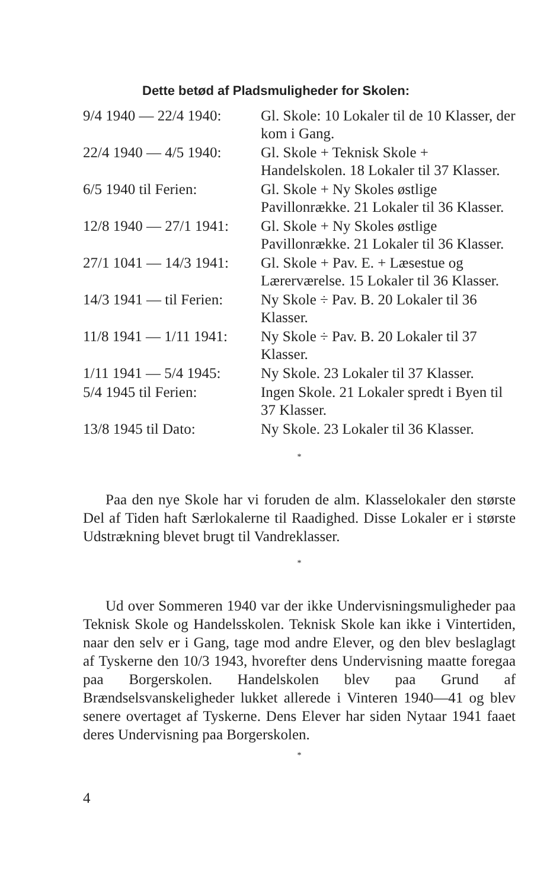Dette betød af Pladsmuligheder for Skolen:
| 9/4 1940 — 22/4 1940: | Gl. Skole: 10 Lokaler til de 10 Klasser, der kom i Gang. |
| 22/4 1940 — 4/5 1940: | Gl. Skole + Teknisk Skole + Handelskolen. 18 Lokaler til 37 Klasser. |
| 6/5 1940 til Ferien: | Gl. Skole + Ny Skoles østlige Pavillonrække. 21 Lokaler til 36 Klasser. |
| 12/8 1940 — 27/1 1941: | Gl. Skole + Ny Skoles østlige Pavillonrække. 21 Lokaler til 36 Klasser. |
| 27/1 1041 — 14/3 1941: | Gl. Skole + Pav. E. + Læsestue og Lærerværelse. 15 Lokaler til 36 Klasser. |
| 14/3 1941 — til Ferien: | Ny Skole ÷ Pav. B. 20 Lokaler til 36 Klasser. |
| 11/8 1941 — 1/11 1941: | Ny Skole ÷ Pav. B. 20 Lokaler til 37 Klasser. |
| 1/11 1941 — 5/4 1945: | Ny Skole. 23 Lokaler til 37 Klasser. |
| 5/4 1945 til Ferien: | Ingen Skole. 21 Lokaler spredt i Byen til 37 Klasser. |
| 13/8 1945 til Dato: | Ny Skole. 23 Lokaler til 36 Klasser. |
*
Paa den nye Skole har vi foruden de alm. Klasselokaler den største Del af Tiden haft Særlokalerne til Raadighed. Disse Lokaler er i største Udstrækning blevet brugt til Vandreklasser.
*
Ud over Sommeren 1940 var der ikke Undervisningsmuligheder paa Teknisk Skole og Handelsskolen. Teknisk Skole kan ikke i Vintertiden, naar den selv er i Gang, tage mod andre Elever, og den blev beslaglagt af Tyskerne den 10/3 1943, hvorefter dens Undervisning maatte foregaa paa Borgerskolen. Handelskolen blev paa Grund af Brændselsvanskeligheder lukket allerede i Vinteren 1940—41 og blev senere overtaget af Tyskerne. Dens Elever har siden Nytaar 1941 faaet deres Undervisning paa Borgerskolen.
*
4